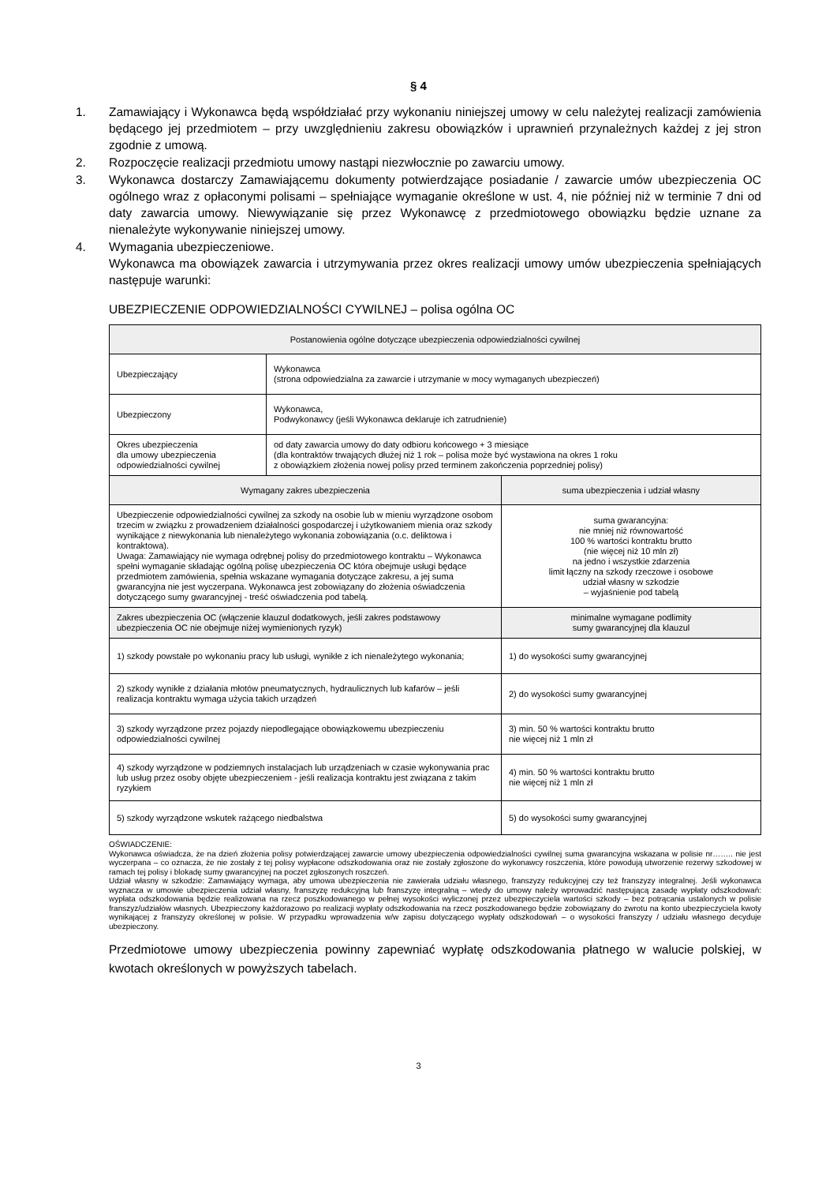§ 4
1. Zamawiający i Wykonawca będą współdziałać przy wykonaniu niniejszej umowy w celu należytej realizacji zamówienia będącego jej przedmiotem – przy uwzględnieniu zakresu obowiązków i uprawnień przynależnych każdej z jej stron zgodnie z umową.
2. Rozpoczęcie realizacji przedmiotu umowy nastąpi niezwłocznie po zawarciu umowy.
3. Wykonawca dostarczy Zamawiającemu dokumenty potwierdzające posiadanie / zawarcie umów ubezpieczenia OC ogólnego wraz z opłaconymi polisami – spełniające wymaganie określone w ust. 4, nie później niż w terminie 7 dni od daty zawarcia umowy. Niewywiązanie się przez Wykonawcę z przedmiotowego obowiązku będzie uznane za nienależyte wykonywanie niniejszej umowy.
4. Wymagania ubezpieczeniowe.
Wykonawca ma obowiązek zawarcia i utrzymywania przez okres realizacji umowy umów ubezpieczenia spełniających następuje warunki:
UBEZPIECZENIE ODPOWIEDZIALNOŚCI CYWILNEJ – polisa ogólna OC
| Postanowienia ogólne dotyczące ubezpieczenia odpowiedzialności cywilnej | | |
| --- | --- | --- |
| Ubezpieczający | Wykonawca (strona odpowiedzialna za zawarcie i utrzymanie w mocy wymaganych ubezpieczeń) | |
| Ubezpieczony | Wykonawca, Podwykonawcy (jeśli Wykonawca deklaruje ich zatrudnienie) | |
| Okres ubezpieczenia dla umowy ubezpieczenia odpowiedzialności cywilnej | od daty zawarcia umowy do daty odbioru końcowego + 3 miesiące (dla kontraktów trwających dłużej niż 1 rok – polisa może być wystawiona na okres 1 roku z obowiązkiem złożenia nowej polisy przed terminem zakończenia poprzedniej polisy) | |
| Wymagany zakres ubezpieczenia | | suma ubezpieczenia i udział własny |
| Ubezpieczenie odpowiedzialności cywilnej za szkody na osobie lub w mieniu wyrządzone osobom trzecim w związku z prowadzeniem działalności gospodarczej i użytkowaniem mienia oraz szkody wynikające z niewykonania lub nienależytego wykonania zobowiązania (o.c. deliktowa i kontraktowa). Uwaga: Zamawiający nie wymaga odrębnej polisy do przedmiotowego kontraktu – Wykonawca spełni wymaganie składając ogólną polisę ubezpieczenia OC która obejmuje usługi będące przedmiotem zamówienia, spełnia wskazane wymagania dotyczące zakresu, a jej suma gwarancyjna nie jest wyczerpana. Wykonawca jest zobowiązany do złożenia oświadczenia dotyczącego sumy gwarancyjnej - treść oświadczenia pod tabelą. | | suma gwarancyjna: nie mniej niż równowartość 100 % wartości kontraktu brutto (nie więcej niż 10 mln zł) na jedno i wszystkie zdarzenia limit łączny na szkody rzeczowe i osobowe udział własny w szkodzie – wyjaśnienie pod tabelą |
| Zakres ubezpieczenia OC (włączenie klauzul dodatkowych, jeśli zakres podstawowy ubezpieczenia OC nie obejmuje niżej wymienionych ryzyk) | | minimalne wymagane podlimity sumy gwarancyjnej dla klauzul |
| 1) szkody powstałe po wykonaniu pracy lub usługi, wynikłe z ich nienależytego wykonania; | | 1) do wysokości sumy gwarancyjnej |
| 2) szkody wynikłe z działania młotów pneumatycznych, hydraulicznych lub kafarów – jeśli realizacja kontraktu wymaga użycia takich urządzeń | | 2) do wysokości sumy gwarancyjnej |
| 3) szkody wyrządzone przez pojazdy niepodlegające obowiązkowemu ubezpieczeniu odpowiedzialności cywilnej | | 3) min. 50 % wartości kontraktu brutto nie więcej niż 1 mln zł |
| 4) szkody wyrządzone w podziemnych instalacjach lub urządzeniach w czasie wykonywania prac lub usług przez osoby objęte ubezpieczeniem - jeśli realizacja kontraktu jest związana z takim ryzykiem | | 4) min. 50 % wartości kontraktu brutto nie więcej niż 1 mln zł |
| 5) szkody wyrządzone wskutek rażącego niedbalstwa | | 5) do wysokości sumy gwarancyjnej |
OŚWIADCZENIE:
Wykonawca oświadcza, że na dzień złożenia polisy potwierdzającej zawarcie umowy ubezpieczenia odpowiedzialności cywilnej suma gwarancyjna wskazana w polisie nr…….. nie jest wyczerpana – co oznacza, że nie zostały z tej polisy wypłacone odszkodowania oraz nie zostały zgłoszone do wykonawcy roszczenia, które powodują utworzenie rezerwy szkodowej w ramach tej polisy i blokadę sumy gwarancyjnej na poczet zgłoszonych roszczeń.
Udział własny w szkodzie: Zamawiający wymaga, aby umowa ubezpieczenia nie zawierała udziału własnego, franszyzy redukcyjnej czy też franszyzy integralnej. Jeśli wykonawca wyznacza w umowie ubezpieczenia udział własny, franszyzę redukcyjną lub franszyzę integralną – wtedy do umowy należy wprowadzić następującą zasadę wypłaty odszkodowań: wypłata odszkodowania będzie realizowana na rzecz poszkodowanego w pełnej wysokości wyliczonej przez ubezpieczyciela wartości szkody – bez potrącania ustalonych w polisie franszyz/udziałów własnych. Ubezpieczony każdorazowo po realizacji wypłaty odszkodowania na rzecz poszkodowanego będzie zobowiązany do zwrotu na konto ubezpieczyciela kwoty wynikającej z franszyzy określonej w polisie. W przypadku wprowadzenia w/w zapisu dotyczącego wypłaty odszkodowań – o wysokości franszyzy / udziału własnego decyduje ubezpieczony.
Przedmiotowe umowy ubezpieczenia powinny zapewniać wypłatę odszkodowania płatnego w walucie polskiej, w kwotach określonych w powyższych tabelach.
3